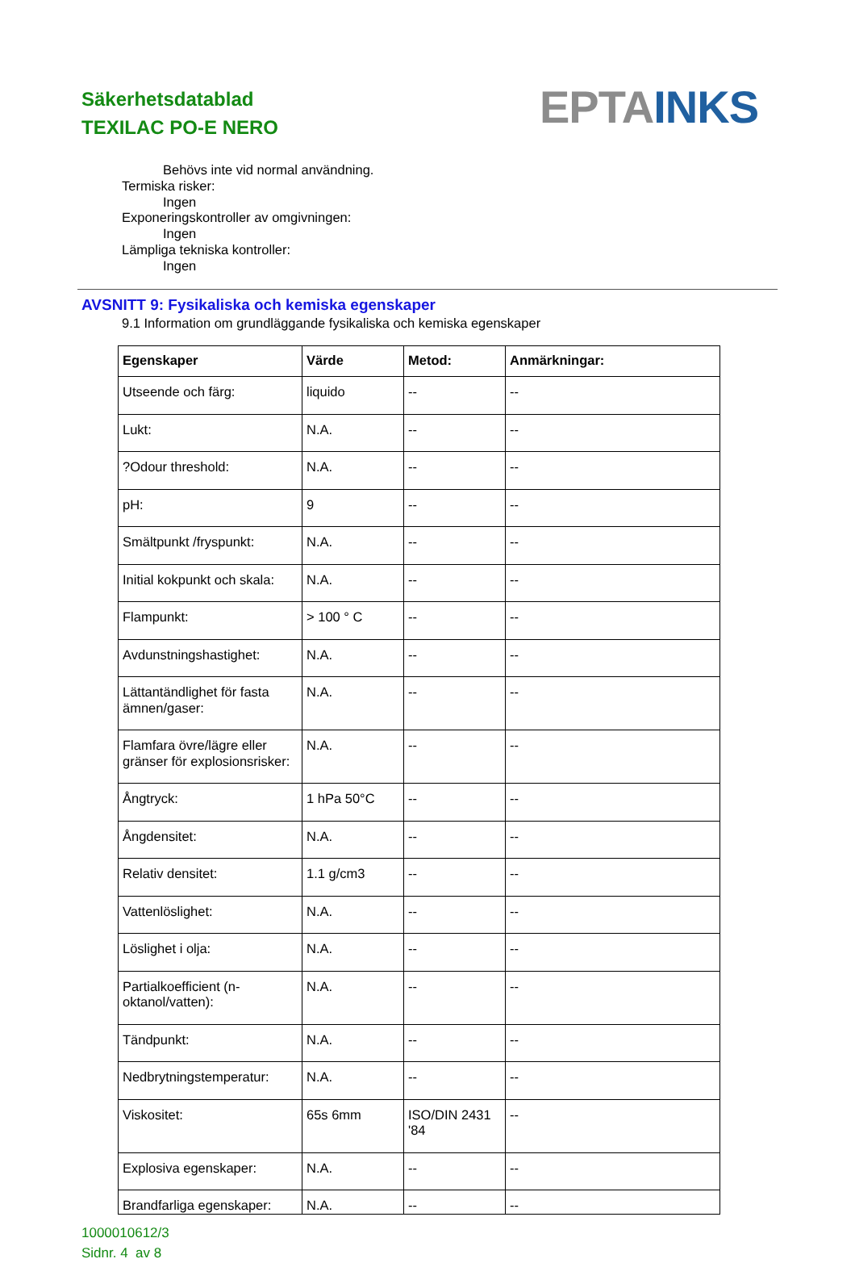Säkerhetsdatablad
TEXILAC PO-E NERO
EPTA INKS
Behövs inte vid normal användning.
Termiska risker:
Ingen
Exponeringskontroller av omgivningen:
Ingen
Lämpliga tekniska kontroller:
Ingen
AVSNITT 9: Fysikaliska och kemiska egenskaper
9.1 Information om grundläggande fysikaliska och kemiska egenskaper
| Egenskaper | Värde | Metod: | Anmärkningar: |
| --- | --- | --- | --- |
| Utseende och färg: | liquido | -- | -- |
| Lukt: | N.A. | -- | -- |
| ?Odour threshold: | N.A. | -- | -- |
| pH: | 9 | -- | -- |
| Smältpunkt /fryspunkt: | N.A. | -- | -- |
| Initial kokpunkt och skala: | N.A. | -- | -- |
| Flampunkt: | > 100 ° C | -- | -- |
| Avdunstningshastighet: | N.A. | -- | -- |
| Lättantändlighet för fasta ämnen/gaser: | N.A. | -- | -- |
| Flamfara övre/lägre eller gränser för explosionsrisker: | N.A. | -- | -- |
| Ångtryck: | 1 hPa 50°C | -- | -- |
| Ångdensitet: | N.A. | -- | -- |
| Relativ densitet: | 1.1 g/cm3 | -- | -- |
| Vattenlöslighet: | N.A. | -- | -- |
| Löslighet i olja: | N.A. | -- | -- |
| Partialkoefficient (n-oktanol/vatten): | N.A. | -- | -- |
| Tändpunkt: | N.A. | -- | -- |
| Nedbrytningstemperatur: | N.A. | -- | -- |
| Viskositet: | 65s 6mm | ISO/DIN 2431 '84 | -- |
| Explosiva egenskaper: | N.A. | -- | -- |
| Brandfarliga egenskaper: | N.A. | -- | -- |
1000010612/3
Sidnr. 4 av 8